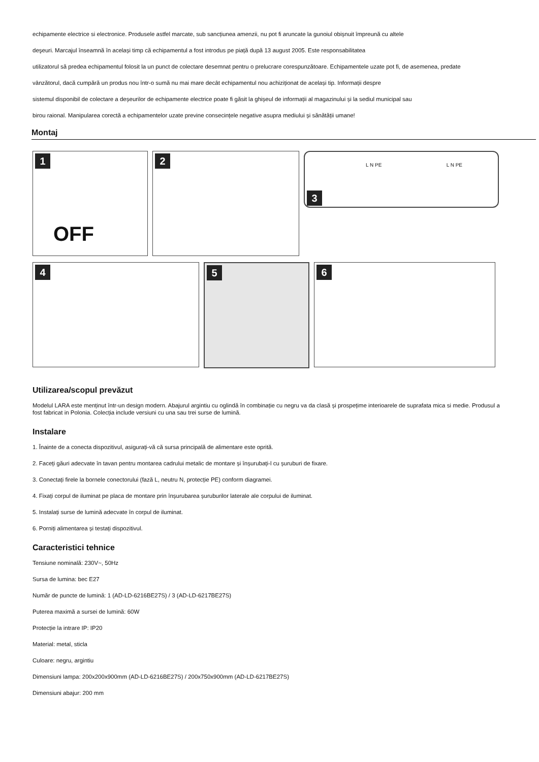echipamente electrice si electronice. Produsele astfel marcate, sub sancțiunea amenzii, nu pot fi aruncate la gunoiul obișnuit împreună cu altele
deşeuri. Marcajul înseamnă în același timp că echipamentul a fost introdus pe piață după 13 august 2005. Este responsabilitatea
utilizatorul să predea echipamentul folosit la un punct de colectare desemnat pentru o prelucrare corespunzătoare. Echipamentele uzate pot fi, de asemenea, predate
vânzătorul, dacă cumpără un produs nou într-o sumă nu mai mare decât echipamentul nou achiziționat de același tip. Informații despre
sistemul disponibil de colectare a deșeurilor de echipamente electrice poate fi găsit la ghișeul de informații al magazinului și la sediul municipal sau
birou raional. Manipularea corectă a echipamentelor uzate previne consecințele negative asupra mediului și sănătății umane!
Montaj
1
OFF
2
3
L N PE L N PE
4
5
6
Utilizarea/scopul prevăzut
Modelul LARA este menținut într-un design modern. Abajurul argintiu cu oglindă în combinație cu negru va da clasă și prospețime interioarele de suprafata mica si medie. Produsul a fost fabricat in Polonia. Colecția include versiuni cu una sau trei surse de lumină.
Instalare
1. Înainte de a conecta dispozitivul, asigurați-vă că sursa principală de alimentare este oprită.
2. Faceți găuri adecvate în tavan pentru montarea cadrului metalic de montare și înșurubați-l cu șuruburi de fixare.
3. Conectați firele la bornele conectorului (fază L, neutru N, protecție PE) conform diagramei.
4. Fixați corpul de iluminat pe placa de montare prin înșurubarea șuruburilor laterale ale corpului de iluminat.
5. Instalați surse de lumină adecvate în corpul de iluminat.
6. Porniți alimentarea și testați dispozitivul.
Caracteristici tehnice
Tensiune nominală: 230V~, 50Hz
Sursa de lumina: bec E27
Număr de puncte de lumină: 1 (AD-LD-6216BE27S) / 3 (AD-LD-6217BE27S)
Puterea maximă a sursei de lumină: 60W
Protecție la intrare IP: IP20
Material: metal, sticla
Culoare: negru, argintiu
Dimensiuni lampa: 200x200x900mm (AD-LD-6216BE27S) / 200x750x900mm (AD-LD-6217BE27S)
Dimensiuni abajur: 200 mm